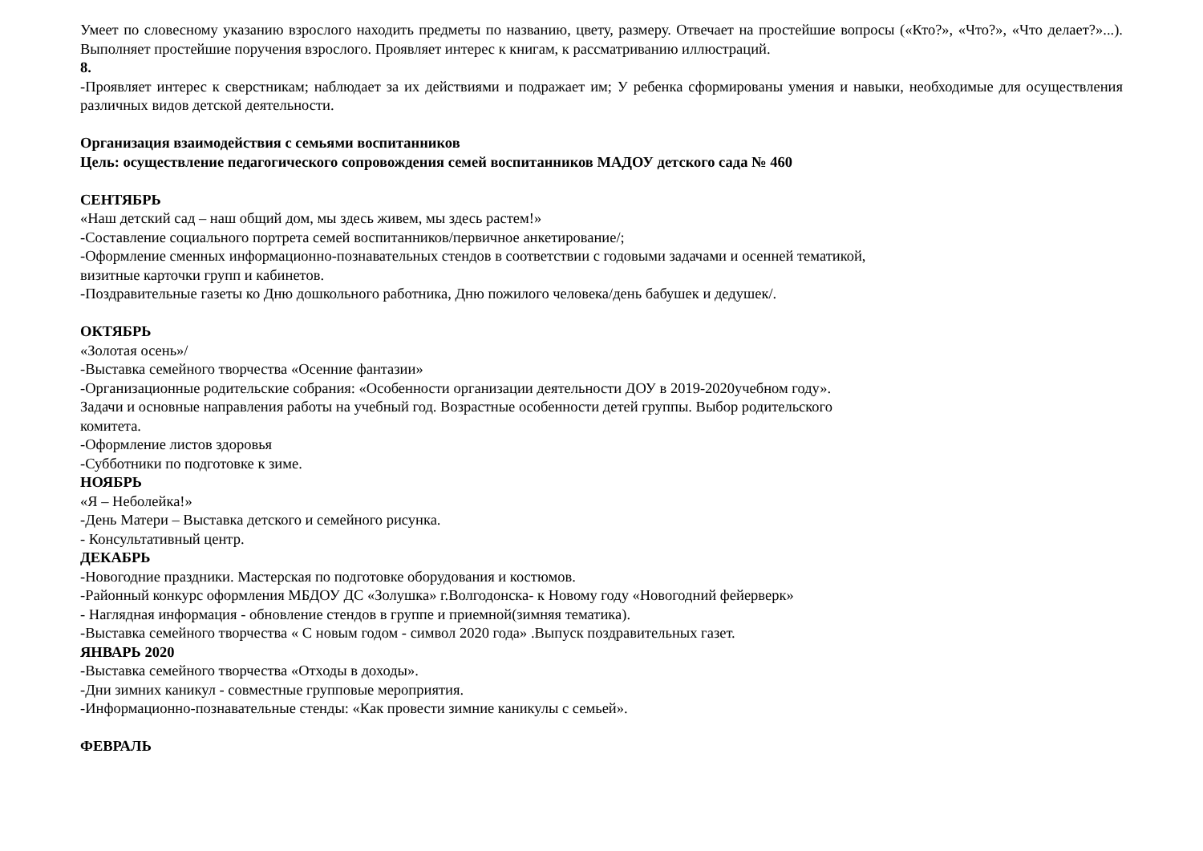Умеет по словесному указанию взрослого находить предметы по названию, цвету, размеру. Отвечает на простейшие вопросы («Кто?», «Что?», «Что делает?»...). Выполняет простейшие поручения взрослого. Проявляет интерес к книгам, к рассматриванию иллюстраций.
8.
-Проявляет интерес к сверстникам; наблюдает за их действиями и подражает им; У ребенка сформированы умения и навыки, необходимые для осуществления различных видов детской деятельности.
Организация взаимодействия с семьями воспитанников
Цель: осуществление педагогического сопровождения семей воспитанников МАДОУ детского сада № 460
СЕНТЯБРЬ
«Наш детский сад – наш общий дом, мы здесь живем, мы здесь растем!»
-Составление социального портрета семей воспитанников/первичное анкетирование/;
-Оформление сменных информационно-познавательных стендов в соответствии с годовыми задачами и осенней тематикой,
визитные карточки групп и кабинетов.
-Поздравительные газеты ко Дню дошкольного работника, Дню пожилого человека/день бабушек и дедушек/.
ОКТЯБРЬ
«Золотая осень»/
-Выставка семейного творчества «Осенние фантазии»
-Организационные родительские собрания: «Особенности организации деятельности ДОУ в 2019-2020учебном году».
Задачи и основные направления работы на учебный год. Возрастные особенности детей группы. Выбор родительского
комитета.
-Оформление листов здоровья
-Субботники по подготовке к зиме.
НОЯБРЬ
«Я – Неболейка!»
-День Матери – Выставка детского и семейного рисунка.
- Консультативный центр.
ДЕКАБРЬ
-Новогодние праздники. Мастерская по подготовке оборудования и костюмов.
-Районный конкурс оформления МБДОУ ДС «Золушка» г.Волгодонска- к Новому году «Новогодний фейерверк»
- Наглядная информация - обновление стендов в группе и приемной(зимняя тематика).
-Выставка семейного творчества « С новым годом - символ 2020 года» .Выпуск поздравительных газет.
ЯНВАРЬ 2020
-Выставка семейного творчества «Отходы в доходы».
-Дни зимних каникул - совместные групповые мероприятия.
-Информационно-познавательные стенды: «Как провести зимние каникулы с семьей».
ФЕВРАЛЬ